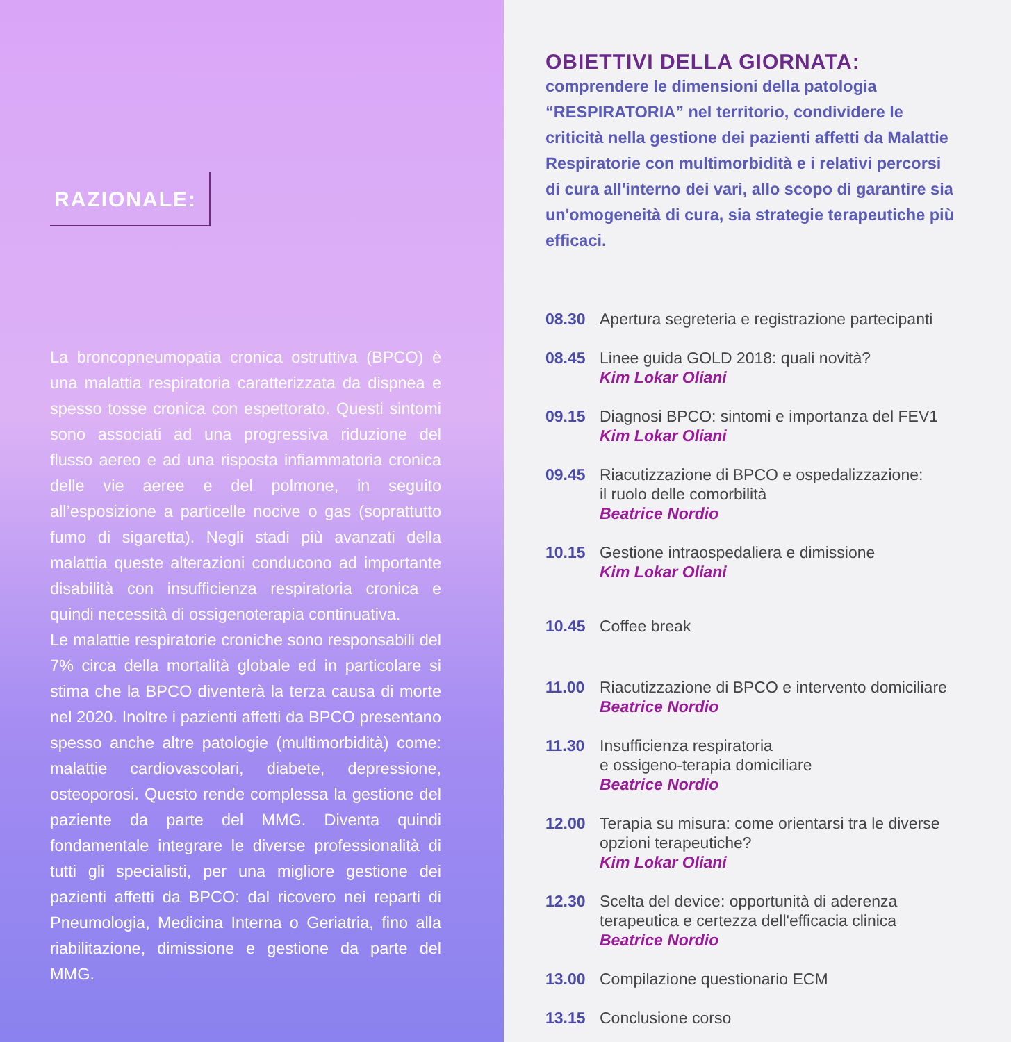RAZIONALE:
La broncopneumopatia cronica ostruttiva (BPCO) è una malattia respiratoria caratterizzata da dispnea e spesso tosse cronica con espettorato. Questi sintomi sono associati ad una progressiva riduzione del flusso aereo e ad una risposta infiammatoria cronica delle vie aeree e del polmone, in seguito all’esposizione a particelle nocive o gas (soprattutto fumo di sigaretta). Negli stadi più avanzati della malattia queste alterazioni conducono ad importante disabilità con insufficienza respiratoria cronica e quindi necessità di ossigenoterapia continuativa.
Le malattie respiratorie croniche sono responsabili del 7% circa della mortalità globale ed in particolare si stima che la BPCO diventerà la terza causa di morte nel 2020. Inoltre i pazienti affetti da BPCO presentano spesso anche altre patologie (multimorbidità) come: malattie cardiovascolari, diabete, depressione, osteoporosi. Questo rende complessa la gestione del paziente da parte del MMG. Diventa quindi fondamentale integrare le diverse professionalità di tutti gli specialisti, per una migliore gestione dei pazienti affetti da BPCO: dal ricovero nei reparti di Pneumologia, Medicina Interna o Geriatria, fino alla riabilitazione, dimissione e gestione da parte del MMG.
OBIETTIVI DELLA GIORNATA:
comprendere le dimensioni della patologia “RESPIRATORIA” nel territorio, condividere le criticità nella gestione dei pazienti affetti da Malattie Respiratorie con multimorbidità e i relativi percorsi di cura all'interno dei vari, allo scopo di garantire sia un'omogeneità di cura, sia strategie terapeutiche più efficaci.
08.30 Apertura segreteria e registrazione partecipanti
08.45 Linee guida GOLD 2018: quali novità?
Kim Lokar Oliani
09.15 Diagnosi BPCO: sintomi e importanza del FEV1
Kim Lokar Oliani
09.45 Riacutizzazione di BPCO e ospedalizzazione:
il ruolo delle comorbilità
Beatrice Nordio
10.15 Gestione intraospedaliera e dimissione
Kim Lokar Oliani
10.45 Coffee break
11.00 Riacutizzazione di BPCO e intervento domiciliare
Beatrice Nordio
11.30 Insufficienza respiratoria
e ossigeno-terapia domiciliare
Beatrice Nordio
12.00 Terapia su misura: come orientarsi tra le diverse opzioni terapeutiche?
Kim Lokar Oliani
12.30 Scelta del device: opportunità di aderenza terapeutica e certezza dell'efficacia clinica
Beatrice Nordio
13.00 Compilazione questionario ECM
13.15 Conclusione corso